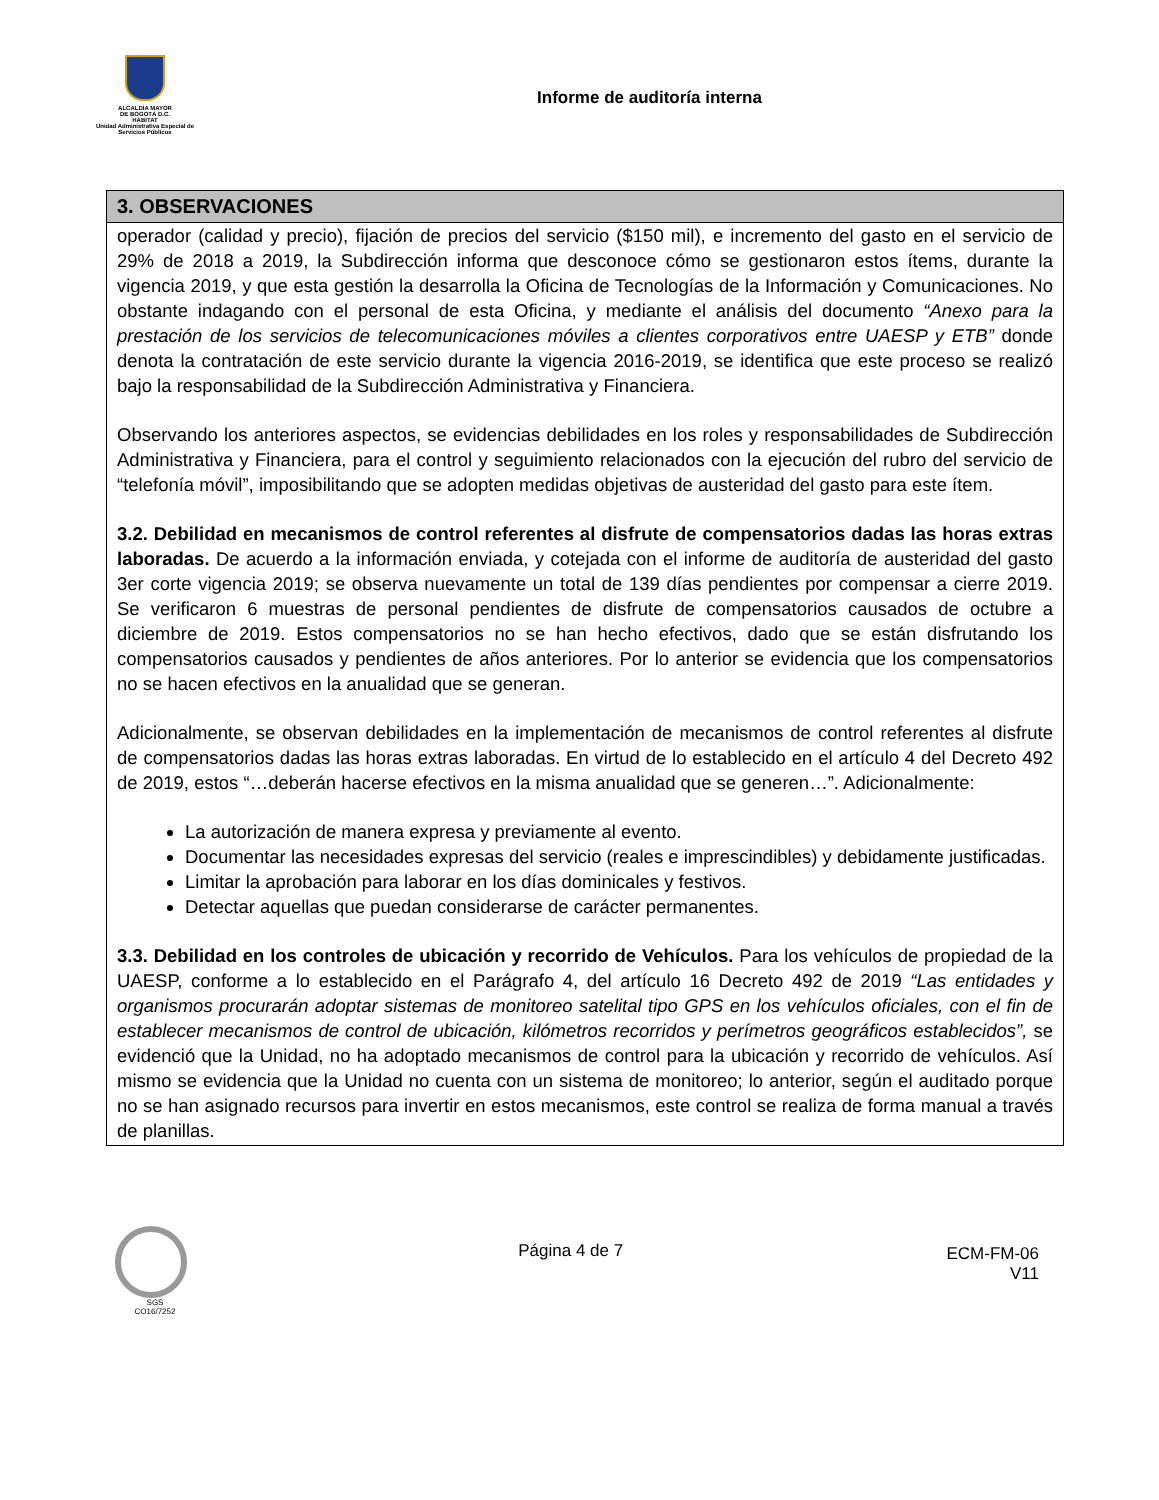ALCALDÍA MAYOR
DE BOGOTÁ D.C.
HÁBITAT
Unidad Administrativa Especial de Servicios Públicos
Informe de auditoría interna
| 3. OBSERVACIONES |
| --- |
| operador (calidad y precio), fijación de precios del servicio ($150 mil), e incremento del gasto en el servicio de 29% de 2018 a 2019, la Subdirección informa que desconoce cómo se gestionaron estos ítems, durante la vigencia 2019, y que esta gestión la desarrolla la Oficina de Tecnologías de la Información y Comunicaciones. No obstante indagando con el personal de esta Oficina, y mediante el análisis del documento “Anexo para la prestación de los servicios de telecomunicaciones móviles a clientes corporativos entre UAESP y ETB” donde denota la contratación de este servicio durante la vigencia 2016-2019, se identifica que este proceso se realizó bajo la responsabilidad de la Subdirección Administrativa y Financiera. Observando los anteriores aspectos, se evidencias debilidades en los roles y responsabilidades de Subdirección Administrativa y Financiera, para el control y seguimiento relacionados con la ejecución del rubro del servicio de “telefonía móvil”, imposibilitando que se adopten medidas objetivas de austeridad del gasto para este ítem. 3.2. Debilidad en mecanismos de control referentes al disfrute de compensatorios dadas las horas extras laboradas. De acuerdo a la información enviada, y cotejada con el informe de auditoría de austeridad del gasto 3er corte vigencia 2019; se observa nuevamente un total de 139 días pendientes por compensar a cierre 2019. Se verificaron 6 muestras de personal pendientes de disfrute de compensatorios causados de octubre a diciembre de 2019. Estos compensatorios no se han hecho efectivos, dado que se están disfrutando los compensatorios causados y pendientes de años anteriores. Por lo anterior se evidencia que los compensatorios no se hacen efectivos en la anualidad que se generan. Adicionalmente, se observan debilidades en la implementación de mecanismos de control referentes al disfrute de compensatorios dadas las horas extras laboradas. En virtud de lo establecido en el artículo 4 del Decreto 492 de 2019, estos “…deberán hacerse efectivos en la misma anualidad que se generen…”. Adicionalmente: La autorización de manera expresa y previamente al evento. Documentar las necesidades expresas del servicio (reales e imprescindibles) y debidamente justificadas. Limitar la aprobación para laborar en los días dominicales y festivos. Detectar aquellas que puedan considerarse de carácter permanentes. 3.3. Debilidad en los controles de ubicación y recorrido de Vehículos. Para los vehículos de propiedad de la UAESP, conforme a lo establecido en el Parágrafo 4, del artículo 16 Decreto 492 de 2019 “Las entidades y organismos procurarán adoptar sistemas de monitoreo satelital tipo GPS en los vehículos oficiales, con el fin de establecer mecanismos de control de ubicación, kilómetros recorridos y perímetros geográficos establecidos”, se evidenció que la Unidad, no ha adoptado mecanismos de control para la ubicación y recorrido de vehículos. Así mismo se evidencia que la Unidad no cuenta con un sistema de monitoreo; lo anterior, según el auditado porque no se han asignado recursos para invertir en estos mecanismos, este control se realiza de forma manual a través de planillas. |
SGS
CO16/7252
Página 4 de 7
ECM-FM-06
V11